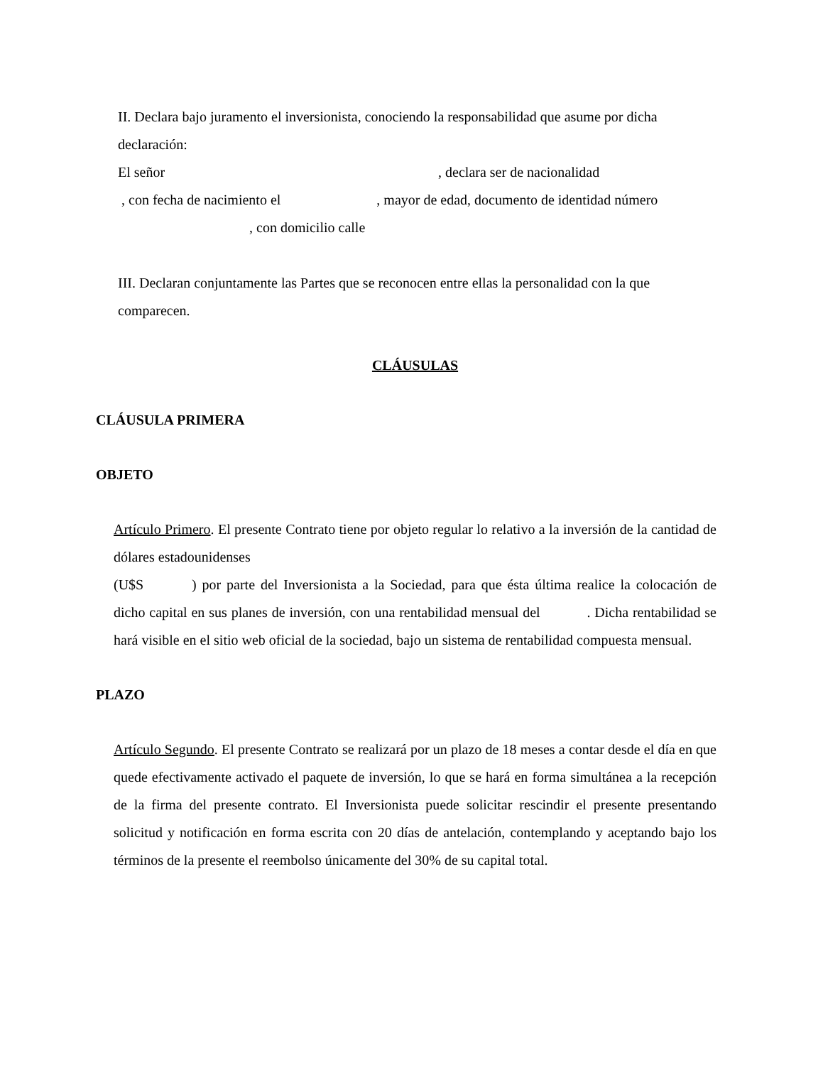II. Declara bajo juramento el inversionista, conociendo la responsabilidad que asume por dicha declaración:
El señor , declara ser de nacionalidad
, con fecha de nacimiento el , mayor de edad, documento de identidad número
, con domicilio calle
III. Declaran conjuntamente las Partes que se reconocen entre ellas la personalidad con la que comparecen.
CLÁUSULAS
CLÁUSULA PRIMERA
OBJETO
Artículo Primero. El presente Contrato tiene por objeto regular lo relativo a la inversión de la cantidad de dólares estadounidenses
(U$S ) por parte del Inversionista a la Sociedad, para que ésta última realice la colocación de dicho capital en sus planes de inversión, con una rentabilidad mensual del . Dicha rentabilidad se hará visible en el sitio web oficial de la sociedad, bajo un sistema de rentabilidad compuesta mensual.
PLAZO
Artículo Segundo. El presente Contrato se realizará por un plazo de 18 meses a contar desde el día en que quede efectivamente activado el paquete de inversión, lo que se hará en forma simultánea a la recepción de la firma del presente contrato. El Inversionista puede solicitar rescindir el presente presentando solicitud y notificación en forma escrita con 20 días de antelación, contemplando y aceptando bajo los términos de la presente el reembolso únicamente del 30% de su capital total.